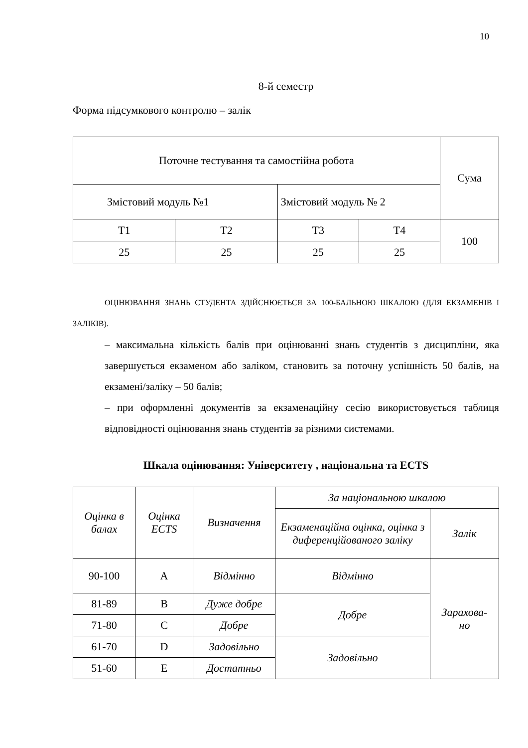10
8-й семестр
Форма підсумкового контролю – залік
| Поточне тестування та самостійна робота | | | | Сума |
| --- | --- | --- | --- | --- |
| Змістовий модуль №1 | | Змістовий модуль № 2 | | |
| Т1 | Т2 | Т3 | Т4 | 100 |
| 25 | 25 | 25 | 25 | |
ОЦІНЮВАННЯ ЗНАНЬ СТУДЕНТА ЗДІЙСНЮЄТЬСЯ ЗА 100-БАЛЬНОЮ ШКАЛОЮ (ДЛЯ ЕКЗАМЕНІВ І ЗАЛІКІВ).
– максимальна кількість балів при оцінюванні знань студентів з дисципліни, яка завершується екзаменом або заліком, становить за поточну успішність 50 балів, на екзамені/заліку – 50 балів;
– при оформленні документів за екзаменаційну сесію використовується таблиця відповідності оцінювання знань студентів за різними системами.
Шкала оцінювання: Університету , національна та ECTS
| Оцінка в балах | Оцінка ECTS | Визначення | За національною шкалою | |
| --- | --- | --- | --- | --- |
| | | | Екзаменаційна оцінка, оцінка з диференційованого заліку | Залік |
| 90-100 | A | Відмінно | Відмінно | Зарахова- но |
| 81-89 | B | Дуже добре | Добре | |
| 71-80 | C | Добре | | |
| 61-70 | D | Задовільно | Задовільно | |
| 51-60 | E | Достатньо | | |